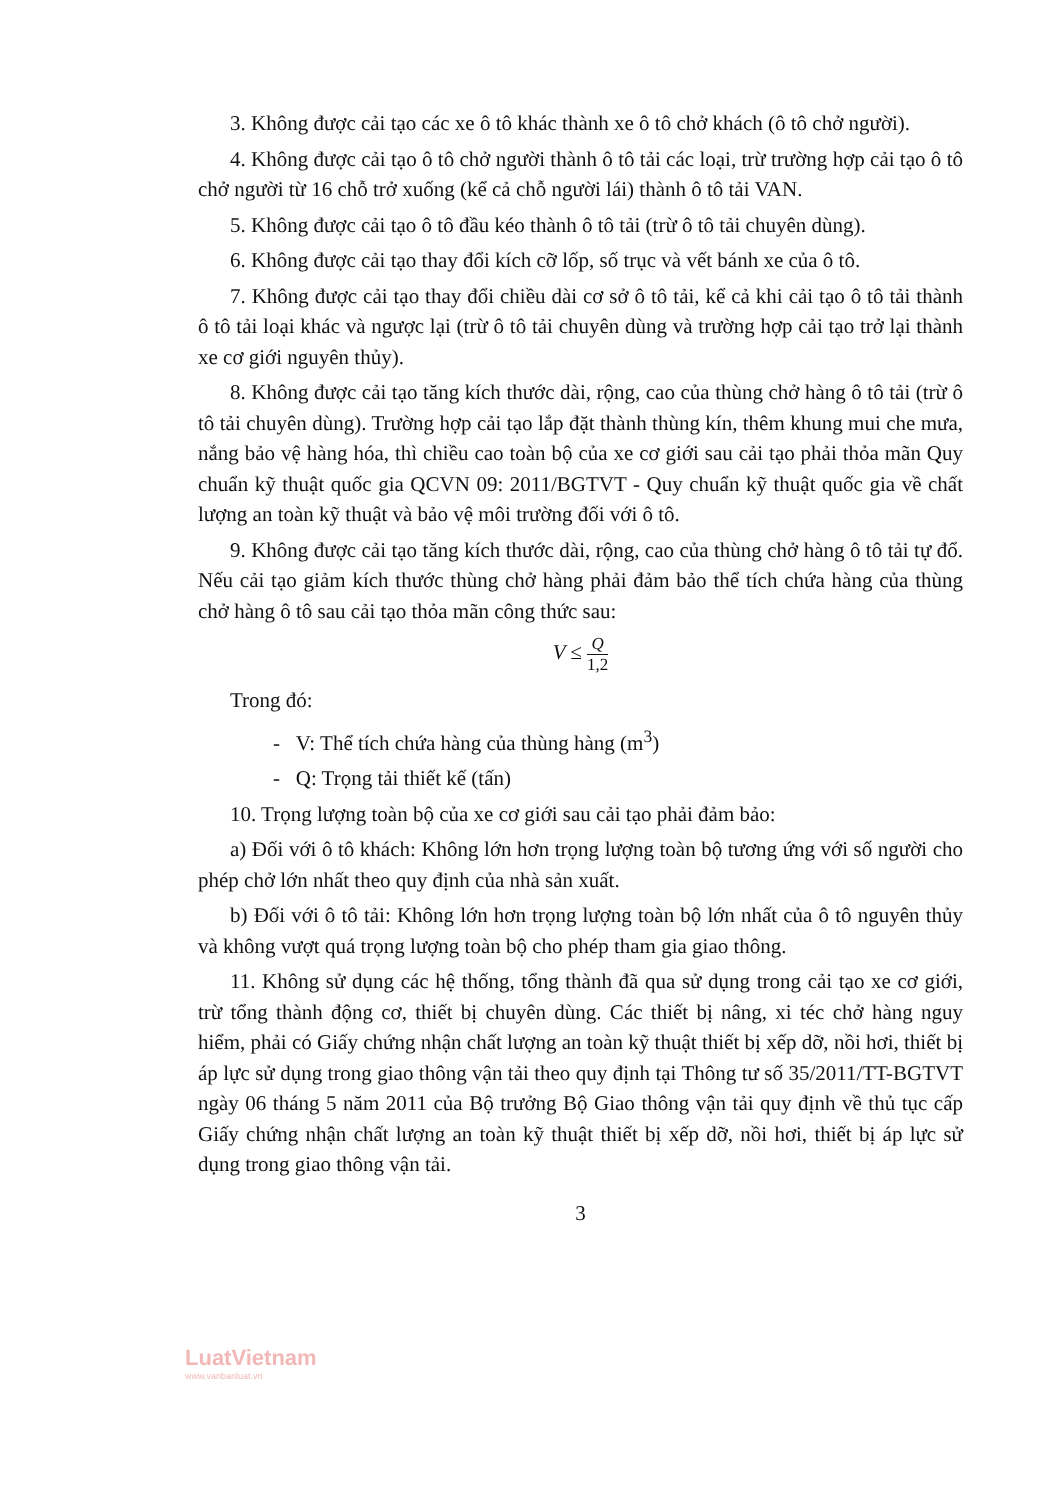3. Không được cải tạo các xe ô tô khác thành xe ô tô chở khách (ô tô chở người).
4. Không được cải tạo ô tô chở người thành ô tô tải các loại, trừ trường hợp cải tạo ô tô chở người từ 16 chỗ trở xuống (kể cả chỗ người lái) thành ô tô tải VAN.
5. Không được cải tạo ô tô đầu kéo thành ô tô tải (trừ ô tô tải chuyên dùng).
6. Không được cải tạo thay đổi kích cỡ lốp, số trục và vết bánh xe của ô tô.
7. Không được cải tạo thay đổi chiều dài cơ sở ô tô tải, kể cả khi cải tạo ô tô tải thành ô tô tải loại khác và ngược lại (trừ ô tô tải chuyên dùng và trường hợp cải tạo trở lại thành xe cơ giới nguyên thủy).
8. Không được cải tạo tăng kích thước dài, rộng, cao của thùng chở hàng ô tô tải (trừ ô tô tải chuyên dùng). Trường hợp cải tạo lắp đặt thành thùng kín, thêm khung mui che mưa, nắng bảo vệ hàng hóa, thì chiều cao toàn bộ của xe cơ giới sau cải tạo phải thỏa mãn Quy chuẩn kỹ thuật quốc gia QCVN 09: 2011/BGTVT - Quy chuẩn kỹ thuật quốc gia về chất lượng an toàn kỹ thuật và bảo vệ môi trường đối với ô tô.
9. Không được cải tạo tăng kích thước dài, rộng, cao của thùng chở hàng ô tô tải tự đổ. Nếu cải tạo giảm kích thước thùng chở hàng phải đảm bảo thể tích chứa hàng của thùng chở hàng ô tô sau cải tạo thỏa mãn công thức sau:
V ≤ Q 1,2
Trong đó:
- V: Thể tích chứa hàng của thùng hàng (m<sup>3</sup>)
- Q: Trọng tải thiết kế (tấn)
10. Trọng lượng toàn bộ của xe cơ giới sau cải tạo phải đảm bảo:
a) Đối với ô tô khách: Không lớn hơn trọng lượng toàn bộ tương ứng với số người cho phép chở lớn nhất theo quy định của nhà sản xuất.
b) Đối với ô tô tải: Không lớn hơn trọng lượng toàn bộ lớn nhất của ô tô nguyên thủy và không vượt quá trọng lượng toàn bộ cho phép tham gia giao thông.
11. Không sử dụng các hệ thống, tổng thành đã qua sử dụng trong cải tạo xe cơ giới, trừ tổng thành động cơ, thiết bị chuyên dùng. Các thiết bị nâng, xi téc chở hàng nguy hiểm, phải có Giấy chứng nhận chất lượng an toàn kỹ thuật thiết bị xếp dỡ, nồi hơi, thiết bị áp lực sử dụng trong giao thông vận tải theo quy định tại Thông tư số 35/2011/TT-BGTVT ngày 06 tháng 5 năm 2011 của Bộ trưởng Bộ Giao thông vận tải quy định về thủ tục cấp Giấy chứng nhận chất lượng an toàn kỹ thuật thiết bị xếp dỡ, nồi hơi, thiết bị áp lực sử dụng trong giao thông vận tải.
3
LuatVietnam
www.vanbanluat.vn